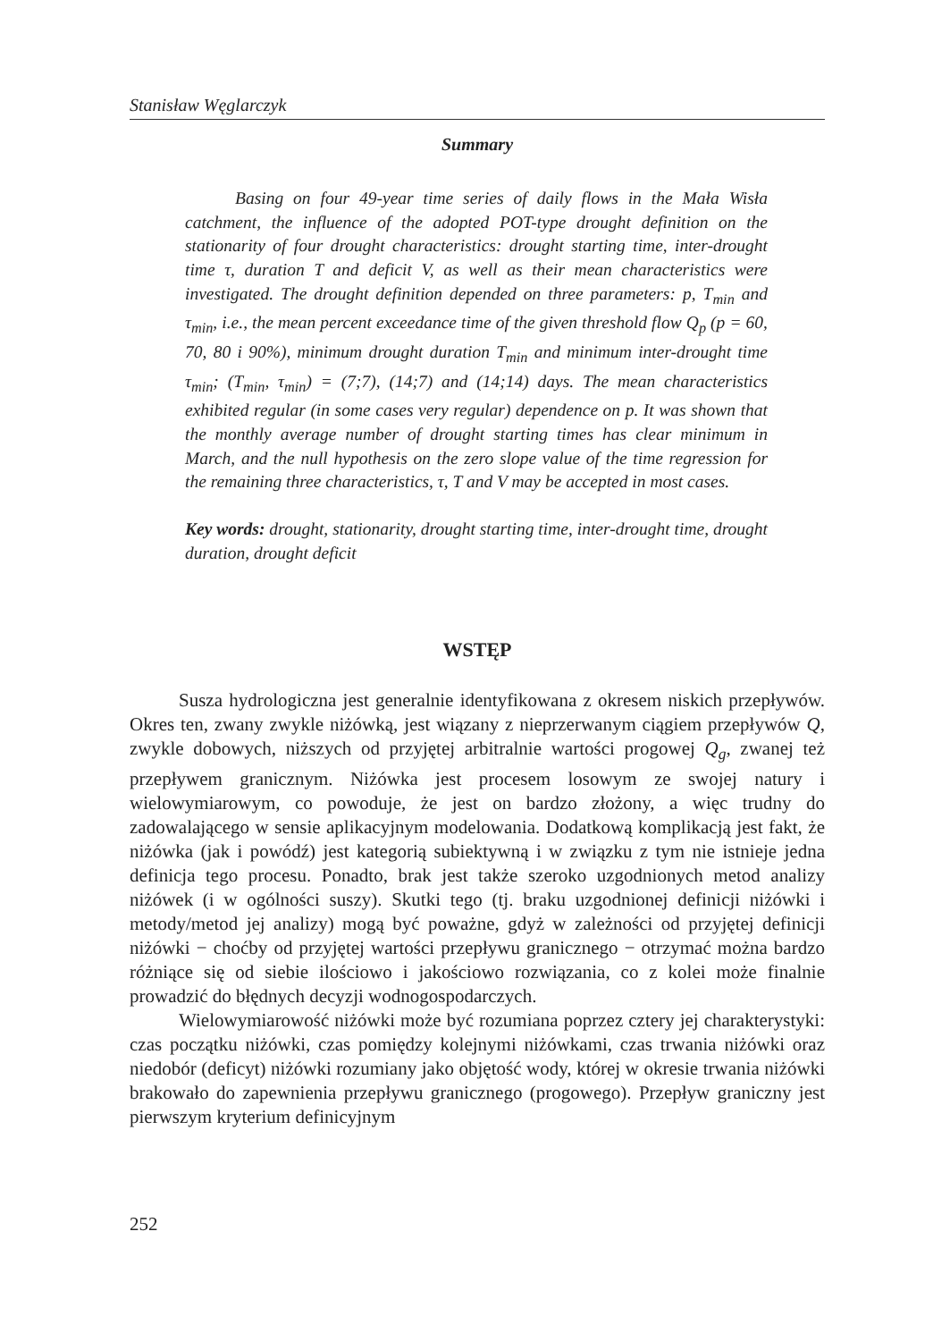Stanisław Węglarczyk
Summary
Basing on four 49-year time series of daily flows in the Mała Wisła catchment, the influence of the adopted POT-type drought definition on the stationarity of four drought characteristics: drought starting time, inter-drought time τ, duration T and deficit V, as well as their mean characteristics were investigated. The drought definition depended on three parameters: p, T<sub>min</sub> and τ<sub>min</sub>, i.e., the mean percent exceedance time of the given threshold flow Q<sub>p</sub> (p = 60, 70, 80 i 90%), minimum drought duration T<sub>min</sub> and minimum inter-drought time τ<sub>min</sub>; (T<sub>min</sub>, τ<sub>min</sub>) = (7;7), (14;7) and (14;14) days. The mean characteristics exhibited regular (in some cases very regular) dependence on p. It was shown that the monthly average number of drought starting times has clear minimum in March, and the null hypothesis on the zero slope value of the time regression for the remaining three characteristics, τ, T and V may be accepted in most cases.
Key words: drought, stationarity, drought starting time, inter-drought time, drought duration, drought deficit
WSTĘP
Susza hydrologiczna jest generalnie identyfikowana z okresem niskich przepływów. Okres ten, zwany zwykle niżówką, jest wiązany z nieprzerwanym ciągiem przepływów Q, zwykle dobowych, niższych od przyjętej arbitralnie wartości progowej Q<sub>g</sub>, zwanej też przepływem granicznym. Niżówka jest procesem losowym ze swojej natury i wielowymiarowym, co powoduje, że jest on bardzo złożony, a więc trudny do zadowalającego w sensie aplikacyjnym modelowania. Dodatkową komplikacją jest fakt, że niżówka (jak i powódź) jest kategorią subiektywną i w związku z tym nie istnieje jedna definicja tego procesu. Ponadto, brak jest także szeroko uzgodnionych metod analizy niżówek (i w ogólności suszy). Skutki tego (tj. braku uzgodnionej definicji niżówki i metody/metod jej analizy) mogą być poważne, gdyż w zależności od przyjętej definicji niżówki − choćby od przyjętej wartości przepływu granicznego − otrzymać można bardzo różniące się od siebie ilościowo i jakościowo rozwiązania, co z kolei może finalnie prowadzić do błędnych decyzji wodnogospodarczych.
Wielowymiarowość niżówki może być rozumiana poprzez cztery jej charakterystyki: czas początku niżówki, czas pomiędzy kolejnymi niżówkami, czas trwania niżówki oraz niedobór (deficyt) niżówki rozumiany jako objętość wody, której w okresie trwania niżówki brakowało do zapewnienia przepływu granicznego (progowego). Przepływ graniczny jest pierwszym kryterium definicyjnym
252